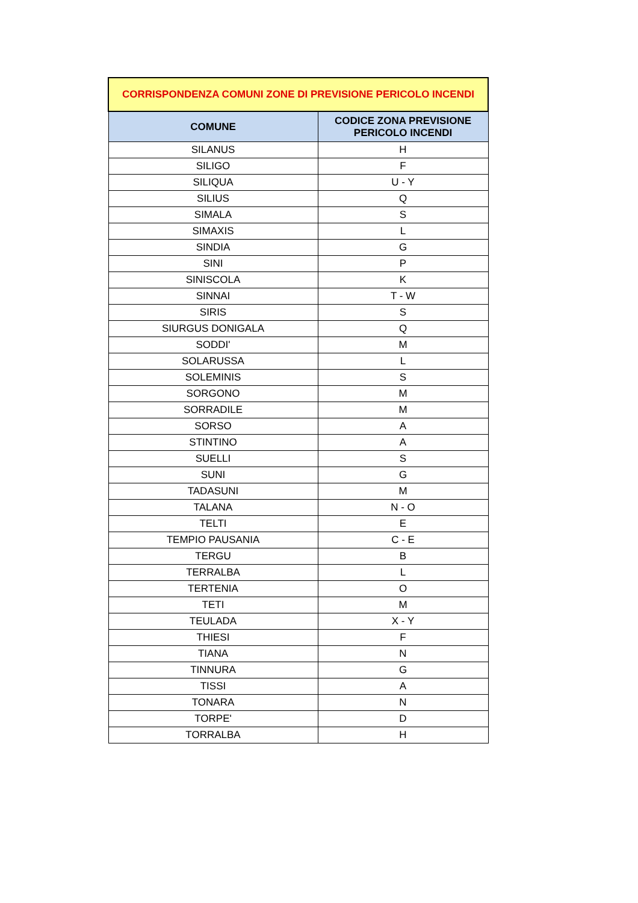| CORRISPONDENZA COMUNI ZONE DI PREVISIONE PERICOLO INCENDI | |
| --- | --- |
| COMUNE | CODICE ZONA PREVISIONE PERICOLO INCENDI |
| SILANUS | H |
| SILIGO | F |
| SILIQUA | U - Y |
| SILIUS | Q |
| SIMALA | S |
| SIMAXIS | L |
| SINDIA | G |
| SINI | P |
| SINISCOLA | K |
| SINNAI | T - W |
| SIRIS | S |
| SIURGUS DONIGALA | Q |
| SODDI' | M |
| SOLARUSSA | L |
| SOLEMINIS | S |
| SORGONO | M |
| SORRADILE | M |
| SORSO | A |
| STINTINO | A |
| SUELLI | S |
| SUNI | G |
| TADASUNI | M |
| TALANA | N - O |
| TELTI | E |
| TEMPIO PAUSANIA | C - E |
| TERGU | B |
| TERRALBA | L |
| TERTENIA | O |
| TETI | M |
| TEULADA | X - Y |
| THIESI | F |
| TIANA | N |
| TINNURA | G |
| TISSI | A |
| TONARA | N |
| TORPE' | D |
| TORRALBA | H |